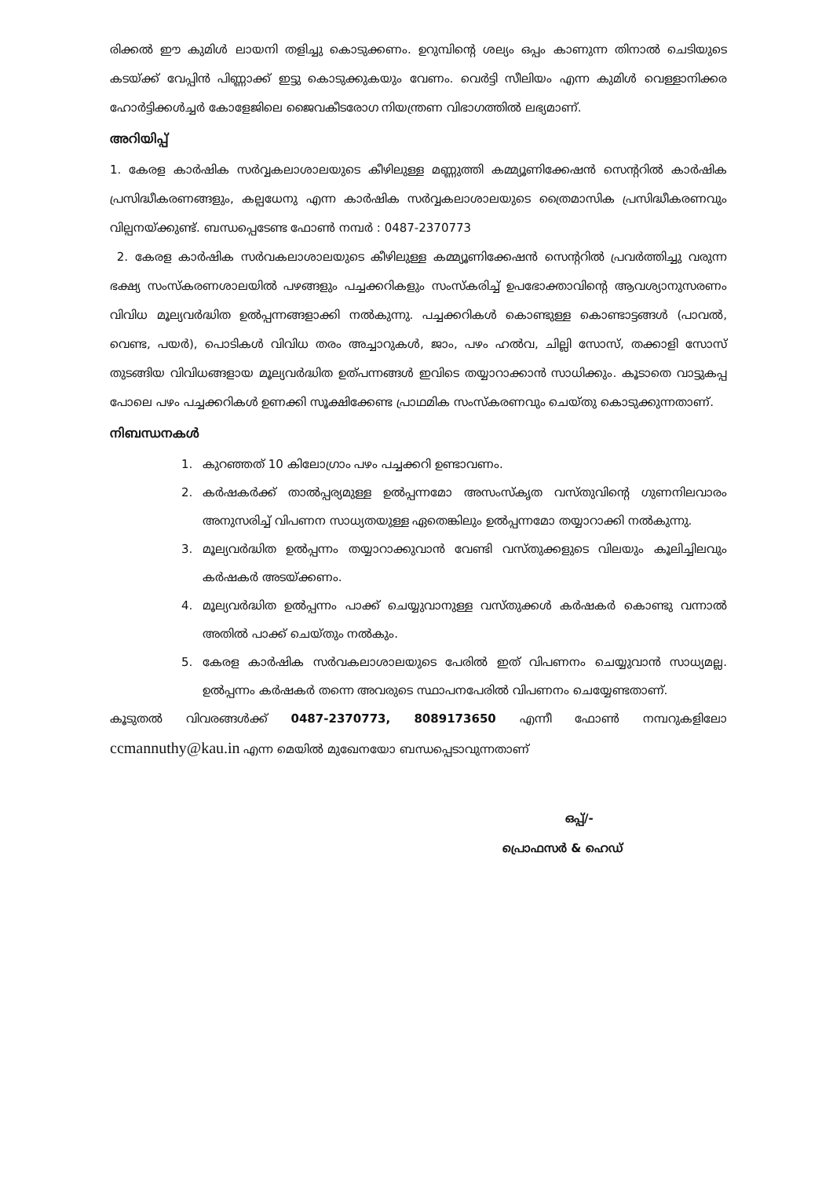രിക്കൽ ഈ കുമിൾ ലായനി തളിച്ചു കൊടുക്കണം. ഉറുമ്പിന്റെ ശല്യം ഒപ്പം കാണുന്ന തിനാൽ ചെടിയുടെ കടയ്ക്ക് വേപ്പിൻ പിണ്ണാക്ക് ഇട്ടു കൊടുക്കുകയും വേണം. വെർട്ടി സീലിയം എന്ന കുമിൾ വെള്ളാനിക്കര ഹോർട്ടിക്കൾച്ചർ കോളേജിലെ ജൈവകീടരോഗ നിയന്ത്രണ വിഭാഗത്തിൽ ലഭ്യമാണ്.
അറിയിപ്പ്
1. കേരള കാർഷിക സർവ്വകലാശാലയുടെ കീഴിലുള്ള മണ്ണുത്തി കമ്മ്യൂണിക്കേഷൻ സെന്ററിൽ കാർഷിക പ്രസിദ്ധീകരണങ്ങളും, കല്പധേനു എന്ന കാർഷിക സർവ്വകലാശാലയുടെ ത്രൈമാസിക പ്രസിദ്ധീകരണവും വില്പനയ്ക്കുണ്ട്. ബന്ധപ്പെടേണ്ട ഫോൺ നമ്പർ : 0487-2370773
2. കേരള കാർഷിക സർവകലാശാലയുടെ കീഴിലുള്ള കമ്മ്യൂണിക്കേഷൻ സെന്ററിൽ പ്രവർത്തിച്ചു വരുന്ന ഭക്ഷ്യ സംസ്കരണശാലയിൽ പഴങ്ങളും പച്ചക്കറികളും സംസ്കരിച്ച് ഉപഭോക്താവിന്റെ ആവശ്യാനുസരണം വിവിധ മൂല്യവർദ്ധിത ഉൽപ്പന്നങ്ങളാക്കി നൽകുന്നു. പച്ചക്കറികൾ കൊണ്ടുള്ള കൊണ്ടാട്ടങ്ങൾ (പാവൽ, വെണ്ട, പയർ), പൊടികൾ വിവിധ തരം അച്ചാറുകൾ, ജാം, പഴം ഹൽവ, ചില്ലി സോസ്, തക്കാളി സോസ് തുടങ്ങിയ വിവിധങ്ങളായ മൂല്യവർദ്ധിത ഉത്പന്നങ്ങൾ ഇവിടെ തയ്യാറാക്കാൻ സാധിക്കും. കൂടാതെ വാട്ടുകപ്പ പോലെ പഴം പച്ചക്കറികൾ ഉണക്കി സൂക്ഷിക്കേണ്ട പ്രാഥമിക സംസ്കരണവും ചെയ്തു കൊടുക്കുന്നതാണ്.
നിബന്ധനകൾ
1. കുറഞ്ഞത് 10 കിലോഗ്രാം പഴം പച്ചക്കറി ഉണ്ടാവണം.
2. കർഷകർക്ക് താൽപ്പര്യമുള്ള ഉൽപ്പന്നമോ അസംസ്കൃത വസ്തുവിന്റെ ഗുണനിലവാരം അനുസരിച്ച് വിപണന സാധ്യതയുള്ള ഏതെങ്കിലും ഉൽപ്പന്നമോ തയ്യാറാക്കി നൽകുന്നു.
3. മൂല്യവർദ്ധിത ഉൽപ്പന്നം തയ്യാറാക്കുവാൻ വേണ്ടി വസ്തുക്കളുടെ വിലയും കൂലിച്ചിലവും കർഷകർ അടയ്ക്കണം.
4. മൂല്യവർദ്ധിത ഉൽപ്പന്നം പാക്ക് ചെയ്യുവാനുള്ള വസ്തുക്കൾ കർഷകർ കൊണ്ടു വന്നാൽ അതിൽ പാക്ക് ചെയ്തും നൽകും.
5. കേരള കാർഷിക സർവകലാശാലയുടെ പേരിൽ ഇത് വിപണനം ചെയ്യുവാൻ സാധ്യമല്ല. ഉൽപ്പന്നം കർഷകർ തന്നെ അവരുടെ സ്ഥാപനപേരിൽ വിപണനം ചെയ്യേണ്ടതാണ്.
കൂടുതൽ വിവരങ്ങൾക്ക് 0487-2370773, 8089173650 എന്നീ ഫോൺ നമ്പറുകളിലോ ccmannuthy@kau.in എന്ന മെയിൽ മുഖേനയോ ബന്ധപ്പെടാവുന്നതാണ്
ഒപ്പ്/-
പ്രൊഫസർ & ഹെഡ്